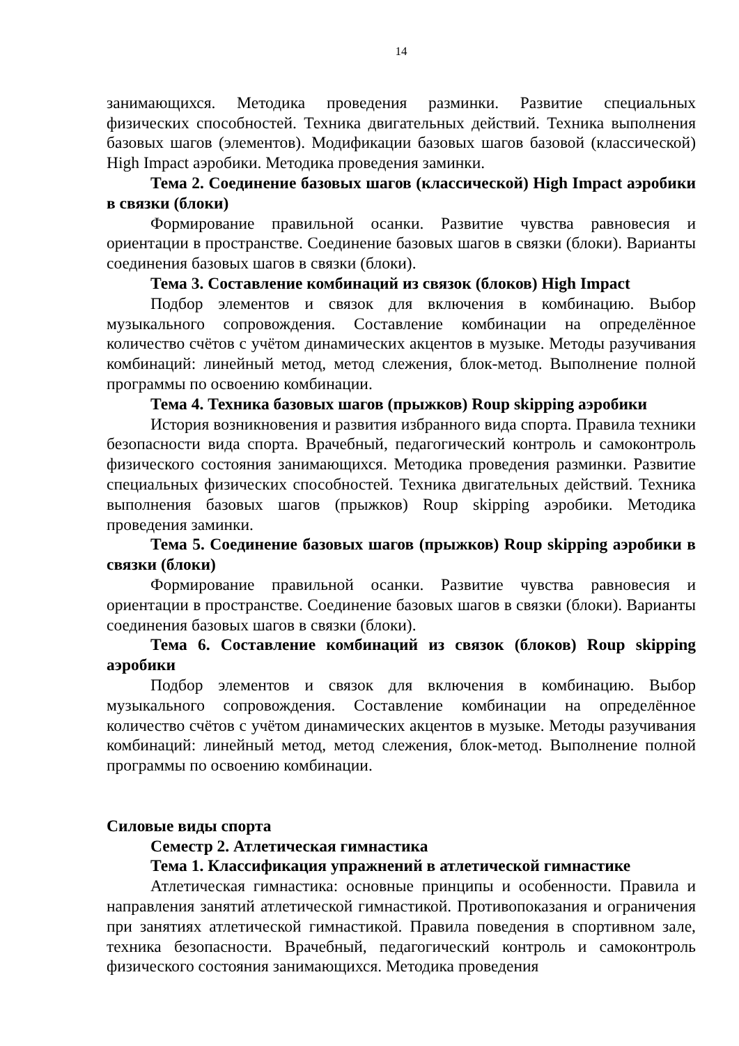14
занимающихся. Методика проведения разминки. Развитие специальных физических способностей. Техника двигательных действий. Техника выполнения базовых шагов (элементов). Модификации базовых шагов базовой (классической) High Impact аэробики. Методика проведения заминки.
Тема 2. Соединение базовых шагов (классической) High Impact аэробики в связки (блоки)
Формирование правильной осанки. Развитие чувства равновесия и ориентации в пространстве. Соединение базовых шагов в связки (блоки). Варианты соединения базовых шагов в связки (блоки).
Тема 3. Составление комбинаций из связок (блоков) High Impact
Подбор элементов и связок для включения в комбинацию. Выбор музыкального сопровождения. Составление комбинации на определённое количество счётов с учётом динамических акцентов в музыке. Методы разучивания комбинаций: линейный метод, метод слежения, блок-метод. Выполнение полной программы по освоению комбинации.
Тема 4. Техника базовых шагов (прыжков) Roup skipping аэробики
История возникновения и развития избранного вида спорта. Правила техники безопасности вида спорта. Врачебный, педагогический контроль и самоконтроль физического состояния занимающихся. Методика проведения разминки. Развитие специальных физических способностей. Техника двигательных действий. Техника выполнения базовых шагов (прыжков) Roup skipping аэробики. Методика проведения заминки.
Тема 5. Соединение базовых шагов (прыжков) Roup skipping аэробики в связки (блоки)
Формирование правильной осанки. Развитие чувства равновесия и ориентации в пространстве. Соединение базовых шагов в связки (блоки). Варианты соединения базовых шагов в связки (блоки).
Тема 6. Составление комбинаций из связок (блоков) Roup skipping аэробики
Подбор элементов и связок для включения в комбинацию. Выбор музыкального сопровождения. Составление комбинации на определённое количество счётов с учётом динамических акцентов в музыке. Методы разучивания комбинаций: линейный метод, метод слежения, блок-метод. Выполнение полной программы по освоению комбинации.
Силовые виды спорта
Семестр 2. Атлетическая гимнастика
Тема 1. Классификация упражнений в атлетической гимнастике
Атлетическая гимнастика: основные принципы и особенности. Правила и направления занятий атлетической гимнастикой. Противопоказания и ограничения при занятиях атлетической гимнастикой. Правила поведения в спортивном зале, техника безопасности. Врачебный, педагогический контроль и самоконтроль физического состояния занимающихся. Методика проведения